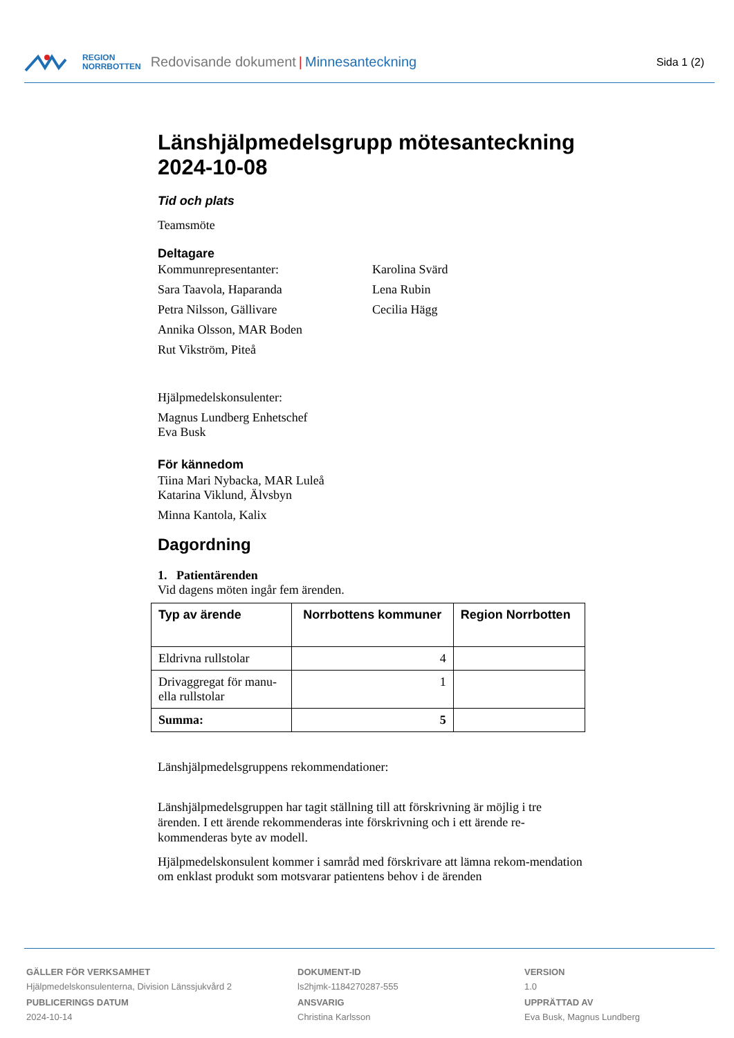REGION
NORRBOTTEN
Redovisande dokument | Minnesanteckning Sida 1 (2)
Länshjälpmedelsgrupp mötesanteckning 2024-10-08
Tid och plats
Teamsmöte
Deltagare
Kommunrepresentanter:
Sara Taavola, Haparanda
Petra Nilsson, Gällivare
Annika Olsson, MAR Boden
Rut Vikström, Piteå
Karolina Svärd
Lena Rubin
Cecilia Hägg
Hjälpmedelskonsulenter:
Magnus Lundberg Enhetschef
Eva Busk
För kännedom
Tiina Mari Nybacka, MAR Luleå
Katarina Viklund, Älvsbyn
Minna Kantola, Kalix
Dagordning
1. Patientärenden
Vid dagens möten ingår fem ärenden.
| Typ av ärende | Norrbottens kommuner | Region Norrbotten |
| --- | --- | --- |
| Eldrivna rullstolar | 4 | |
| Drivaggregat för manu- ella rullstolar | 1 | |
| Summa: | 5 | |
Länshjälpmedelsgruppens rekommendationer:
Länshjälpmedelsgruppen har tagit ställning till att förskrivning är möjlig i tre ärenden. I ett ärende rekommenderas inte förskrivning och i ett ärende re-kommenderas byte av modell.
Hjälpmedelskonsulent kommer i samråd med förskrivare att lämna rekom-mendation om enklast produkt som motsvarar patientens behov i de ärenden
GÄLLER FÖR VERKSAMHET
Hjälpmedelskonsulenterna, Division Länssjukvård 2
PUBLICERINGS DATUM
2024-10-14
DOKUMENT-ID
ls2hjmk-1184270287-555
ANSVARIG
Christina Karlsson
VERSION
1.0
UPPRÄTTAD AV
Eva Busk, Magnus Lundberg